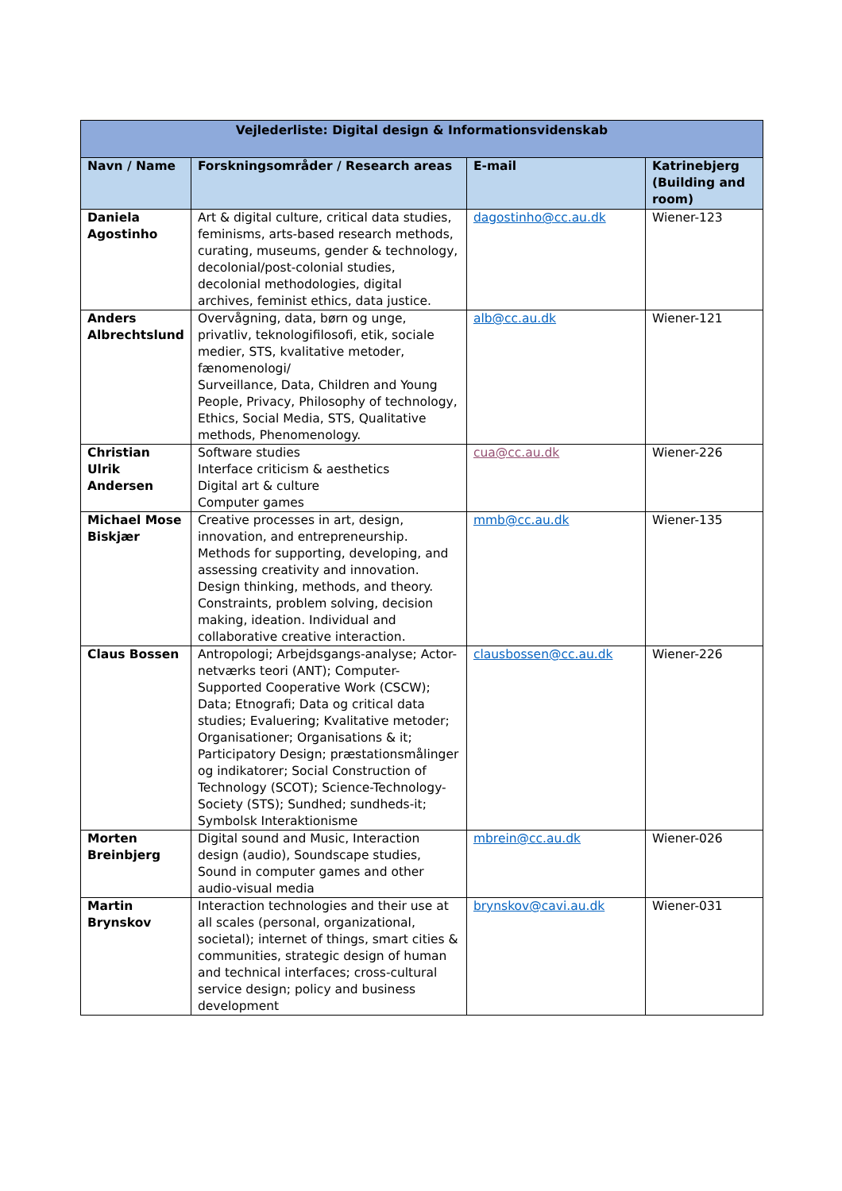| Vejlederliste: Digital design & Informationsvidenskab | | | |
| --- | --- | --- | --- |
| Navn / Name | Forskningsområder / Research areas | E-mail | Katrinebjerg (Building and room) |
| Daniela Agostinho | Art & digital culture, critical data studies, feminisms, arts-based research methods, curating, museums, gender & technology, decolonial/post-colonial studies, decolonial methodologies, digital archives, feminist ethics, data justice. | dagostinho@cc.au.dk | Wiener-123 |
| Anders Albrechtslund | Overvågning, data, børn og unge, privatliv, teknologifilosofi, etik, sociale medier, STS, kvalitative metoder, fænomenologi/ Surveillance, Data, Children and Young People, Privacy, Philosophy of technology, Ethics, Social Media, STS, Qualitative methods, Phenomenology. | alb@cc.au.dk | Wiener-121 |
| Christian Ulrik Andersen | Software studies Interface criticism & aesthetics Digital art & culture Computer games | cua@cc.au.dk | Wiener-226 |
| Michael Mose Biskjær | Creative processes in art, design, innovation, and entrepreneurship. Methods for supporting, developing, and assessing creativity and innovation. Design thinking, methods, and theory. Constraints, problem solving, decision making, ideation. Individual and collaborative creative interaction. | mmb@cc.au.dk | Wiener-135 |
| Claus Bossen | Antropologi; Arbejdsgangs-analyse; Actor-netværks teori (ANT); Computer-Supported Cooperative Work (CSCW); Data; Etnografi; Data og critical data studies; Evaluering; Kvalitative metoder; Organisationer; Organisations & it; Participatory Design; præstationsmålinger og indikatorer; Social Construction of Technology (SCOT); Science-Technology-Society (STS); Sundhed; sundheds-it; Symbolsk Interaktionisme | clausbossen@cc.au.dk | Wiener-226 |
| Morten Breinbjerg | Digital sound and Music, Interaction design (audio), Soundscape studies, Sound in computer games and other audio-visual media | mbrein@cc.au.dk | Wiener-026 |
| Martin Brynskov | Interaction technologies and their use at all scales (personal, organizational, societal); internet of things, smart cities & communities, strategic design of human and technical interfaces; cross-cultural service design; policy and business development | brynskov@cavi.au.dk | Wiener-031 |